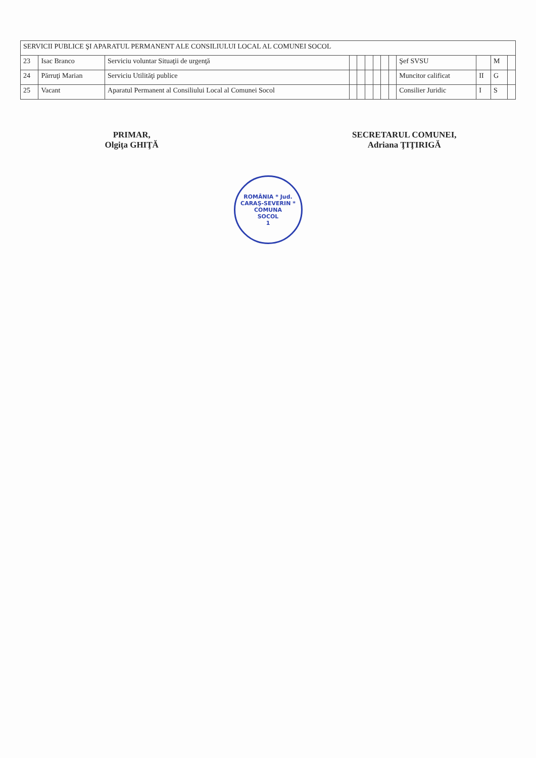| SERVICII PUBLICE ŞI APARATUL PERMANENT ALE CONSILIULUI LOCAL AL COMUNEI SOCOL | | | | | | | | | | | | |
| --- | --- | --- | --- | --- | --- | --- | --- | --- | --- | --- | --- | --- |
| 23 | Isac Branco | Serviciu voluntar Situaţii de urgenţă | | | | | | | Şef SVSU | | M | |
| 24 | Părruţi Marian | Serviciu Utilităţi publice | | | | | | | Muncitor calificat | II | G | |
| 25 | Vacant | Aparatul Permanent al Consiliului Local al Comunei Socol | | | | | | | Consilier Juridic | I | S | |
PRIMAR,
Olgiţa GHIŢĂ
SECRETARUL COMUNEI,
Adriana ŢIŢIRIGĂ
ROMÂNIA * Jud. CARAŞ-SEVERIN *
COMUNA
SOCOL
1